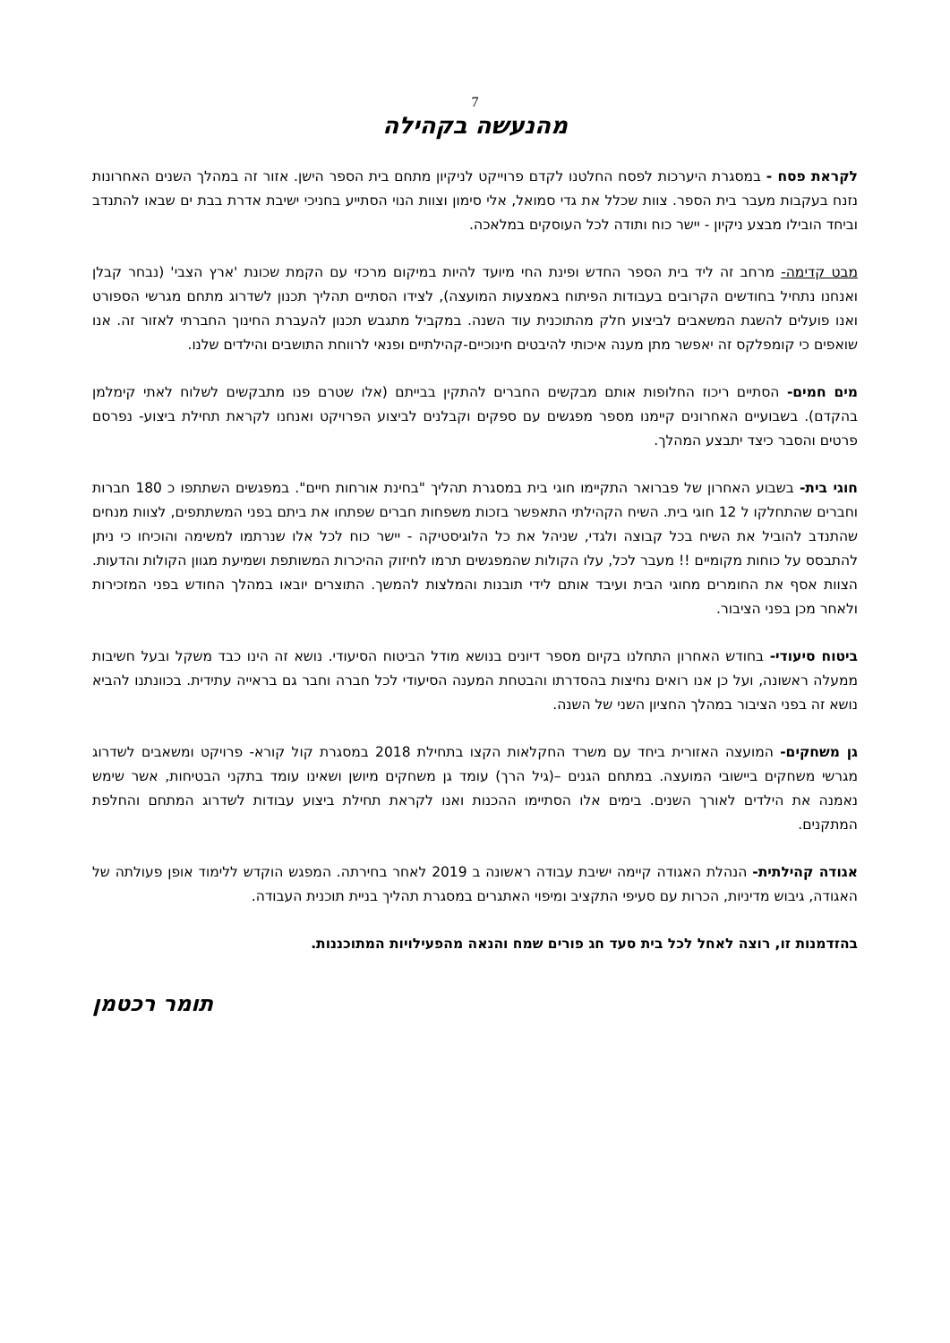7
מהנעשה בקהילה
לקראת פסח - במסגרת היערכות לפסח החלטנו לקדם פרוייקט לניקיון מתחם בית הספר הישן. אזור זה במהלך השנים האחרונות נזנח בעקבות מעבר בית הספר. צוות שכלל את גדי סמואל, אלי סימון וצוות הנוי הסתייע בחניכי ישיבת אדרת בבת ים שבאו להתנדב וביחד הובילו מבצע ניקיון - יישר כוח ותודה לכל העוסקים במלאכה.
מבט קדימה- מרחב זה ליד בית הספר החדש ופינת החי מיועד להיות במיקום מרכזי עם הקמת שכונת 'ארץ הצבי' (נבחר קבלן ואנחנו נתחיל בחודשים הקרובים בעבודות הפיתוח באמצעות המועצה), לצידו הסתיים תהליך תכנון לשדרוג מתחם מגרשי הספורט ואנו פועלים להשגת המשאבים לביצוע חלק מהתוכנית עוד השנה. במקביל מתגבש תכנון להעברת החינוך החברתי לאזור זה. אנו שואפים כי קומפלקס זה יאפשר מתן מענה איכותי להיבטים חינוכיים-קהילתיים ופנאי לרווחת התושבים והילדים שלנו.
מים חמים- הסתיים ריכוז החלופות אותם מבקשים החברים להתקין בבייתם (אלו שטרם פנו מתבקשים לשלוח לאתי קימלמן בהקדם). בשבועיים האחרונים קיימנו מספר מפגשים עם ספקים וקבלנים לביצוע הפרויקט ואנחנו לקראת תחילת ביצוע- נפרסם פרטים והסבר כיצד יתבצע המהלך.
חוגי בית- בשבוע האחרון של פברואר התקיימו חוגי בית במסגרת תהליך "בחינת אורחות חיים". במפגשים השתתפו כ 180 חברות וחברים שהתחלקו ל 12 חוגי בית. השיח הקהילתי התאפשר בזכות משפחות חברים שפתחו את ביתם בפני המשתתפים, לצוות מנחים שהתנדב להוביל את השיח בכל קבוצה ולגדי, שניהל את כל הלוגיסטיקה - יישר כוח לכל אלו שנרתמו למשימה והוכיחו כי ניתן להתבסס על כוחות מקומיים !! מעבר לכל, עלו הקולות שהמפגשים תרמו לחיזוק ההיכרות המשותפת ושמיעת מגוון הקולות והדעות. הצוות אסף את החומרים מחוגי הבית ועיבד אותם לידי תובנות והמלצות להמשך. התוצרים יובאו במהלך החודש בפני המזכירות ולאחר מכן בפני הציבור.
ביטוח סיעודי- בחודש האחרון התחלנו בקיום מספר דיונים בנושא מודל הביטוח הסיעודי. נושא זה הינו כבד משקל ובעל חשיבות ממעלה ראשונה, ועל כן אנו רואים נחיצות בהסדרתו והבטחת המענה הסיעודי לכל חברה וחבר גם בראייה עתידית. בכוונתנו להביא נושא זה בפני הציבור במהלך החציון השני של השנה.
גן משחקים- המועצה האזורית ביחד עם משרד החקלאות הקצו בתחילת 2018 במסגרת קול קורא- פרויקט ומשאבים לשדרוג מגרשי משחקים ביישובי המועצה. במתחם הגנים –(גיל הרך) עומד גן משחקים מיושן ושאינו עומד בתקני הבטיחות, אשר שימש נאמנה את הילדים לאורך השנים. בימים אלו הסתיימו ההכנות ואנו לקראת תחילת ביצוע עבודות לשדרוג המתחם והחלפת המתקנים.
אגודה קהילתית- הנהלת האגודה קיימה ישיבת עבודה ראשונה ב 2019 לאחר בחירתה. המפגש הוקדש ללימוד אופן פעולתה של האגודה, גיבוש מדיניות, הכרות עם סעיפי התקציב ומיפוי האתגרים במסגרת תהליך בניית תוכנית העבודה.
בהזדמנות זו, רוצה לאחל לכל בית סעד חג פורים שמח והנאה מהפעילויות המתוכננות.
תומר רכטמן